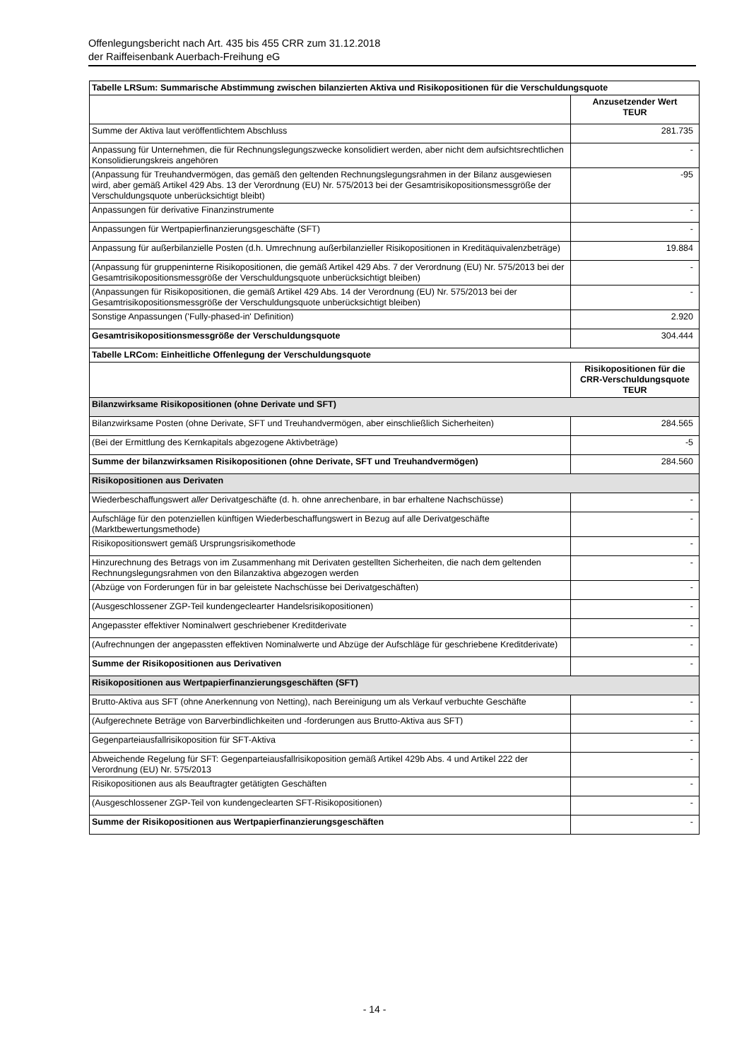Offenlegungsbericht nach Art. 435 bis 455 CRR zum 31.12.2018
der Raiffeisenbank Auerbach-Freihung eG
| Tabelle LRSum: Summarische Abstimmung zwischen bilanzierten Aktiva und Risikopositionen für die Verschuldungsquote | |
| --- | --- |
| | Anzusetzender Wert TEUR |
| Summe der Aktiva laut veröffentlichtem Abschluss | 281.735 |
| Anpassung für Unternehmen, die für Rechnungslegungszwecke konsolidiert werden, aber nicht dem aufsichtsrechtlichen Konsolidierungskreis angehören | - |
| (Anpassung für Treuhandvermögen, das gemäß den geltenden Rechnungslegungsrahmen in der Bilanz ausgewiesen wird, aber gemäß Artikel 429 Abs. 13 der Verordnung (EU) Nr. 575/2013 bei der Gesamtrisikopositionsmessgröße der Verschuldungsquote unberücksichtigt bleibt) | -95 |
| Anpassungen für derivative Finanzinstrumente | - |
| Anpassungen für Wertpapierfinanzierungsgeschäfte (SFT) | - |
| Anpassung für außerbilanzielle Posten (d.h. Umrechnung außerbilanzieller Risikopositionen in Kreditäquivalenzbeträge) | 19.884 |
| (Anpassung für gruppeninterne Risikopositionen, die gemäß Artikel 429 Abs. 7 der Verordnung (EU) Nr. 575/2013 bei der Gesamtrisikopositionsmessgröße der Verschuldungsquote unberücksichtigt bleiben) | - |
| (Anpassungen für Risikopositionen, die gemäß Artikel 429 Abs. 14 der Verordnung (EU) Nr. 575/2013 bei der Gesamtrisikopositionsmessgröße der Verschuldungsquote unberücksichtigt bleiben) | - |
| Sonstige Anpassungen ('Fully-phased-in' Definition) | 2.920 |
| Gesamtrisikopositionsmessgröße der Verschuldungsquote | 304.444 |
| Tabelle LRCom: Einheitliche Offenlegung der Verschuldungsquote | |
| | Risikopositionen für die CRR-Verschuldungsquote TEUR |
| Bilanzwirksame Risikopositionen (ohne Derivate und SFT) | |
| Bilanzwirksame Posten (ohne Derivate, SFT und Treuhandvermögen, aber einschließlich Sicherheiten) | 284.565 |
| (Bei der Ermittlung des Kernkapitals abgezogene Aktivbeträge) | -5 |
| Summe der bilanzwirksamen Risikopositionen (ohne Derivate, SFT und Treuhandvermögen) | 284.560 |
| Risikopositionen aus Derivaten | |
| Wiederbeschaffungswert aller Derivatgeschäfte (d. h. ohne anrechenbare, in bar erhaltene Nachschüsse) | - |
| Aufschläge für den potenziellen künftigen Wiederbeschaffungswert in Bezug auf alle Derivatgeschäfte (Marktbewertungsmethode) | - |
| Risikopositionswert gemäß Ursprungsrisikomethode | - |
| Hinzurechnung des Betrags von im Zusammenhang mit Derivaten gestellten Sicherheiten, die nach dem geltenden Rechnungslegungsrahmen von den Bilanzaktiva abgezogen werden | - |
| (Abzüge von Forderungen für in bar geleistete Nachschüsse bei Derivatgeschäften) | - |
| (Ausgeschlossener ZGP-Teil kundengeclearter Handelsrisikopositionen) | - |
| Angepasster effektiver Nominalwert geschriebener Kreditderivate | - |
| (Aufrechnungen der angepassten effektiven Nominalwerte und Abzüge der Aufschläge für geschriebene Kreditderivate) | - |
| Summe der Risikopositionen aus Derivativen | - |
| Risikopositionen aus Wertpapierfinanzierungsgeschäften (SFT) | |
| Brutto-Aktiva aus SFT (ohne Anerkennung von Netting), nach Bereinigung um als Verkauf verbuchte Geschäfte | - |
| (Aufgerechnete Beträge von Barverbindlichkeiten und -forderungen aus Brutto-Aktiva aus SFT) | - |
| Gegenparteiausfallrisikoposition für SFT-Aktiva | - |
| Abweichende Regelung für SFT: Gegenparteiausfallrisikoposition gemäß Artikel 429b Abs. 4 und Artikel 222 der Verordnung (EU) Nr. 575/2013 | - |
| Risikopositionen aus als Beauftragter getätigten Geschäften | - |
| (Ausgeschlossener ZGP-Teil von kundengeclearten SFT-Risikopositionen) | - |
| Summe der Risikopositionen aus Wertpapierfinanzierungsgeschäften | - |
- 14 -